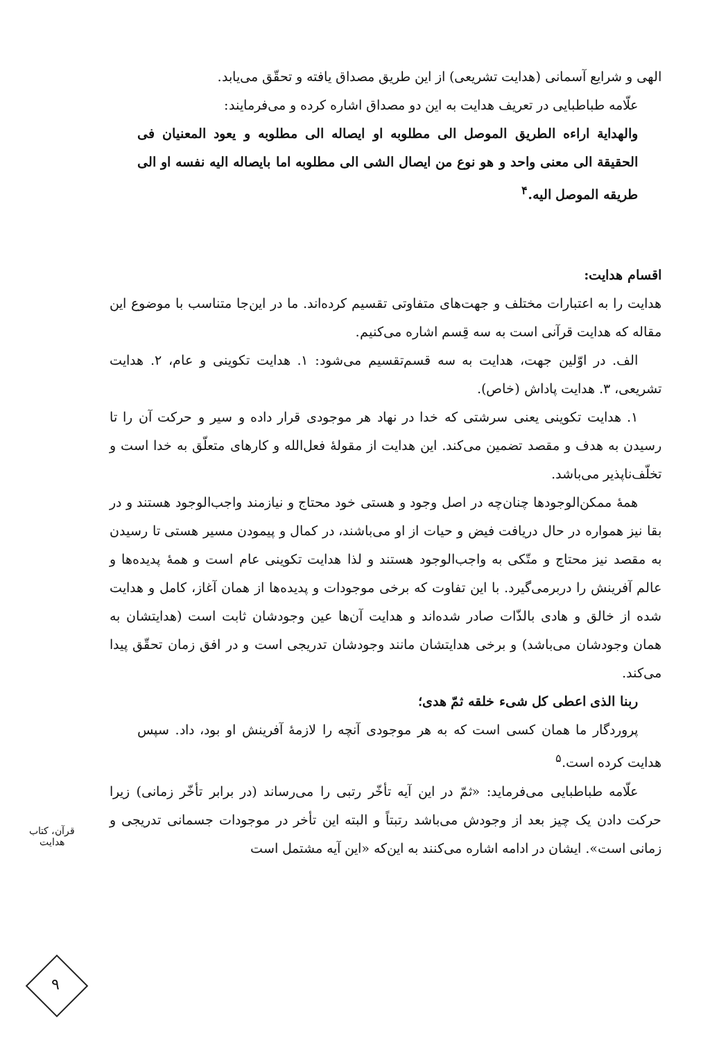الهی و شرایع آسمانی (هدایت تشریعی) از این طریق مصداق یافته و تحقّق می‌یابد.
علّامه طباطبایی در تعریف هدایت به این دو مصداق اشاره کرده و می‌فرمایند:
والهدایة اراءه الطریق الموصل الی مطلوبه او ایصاله الی مطلوبه و یعود المعنیان فی الحقیقة الی معنی واحد و هو نوع من ایصال الشی الی مطلوبه اما بایصاله الیه نفسه او الی طریقه الموصل الیه.<sup>۴</sup>
اقسام هدایت:
هدایت را به اعتبارات مختلف و جهت‌های متفاوتی تقسیم کرده‌اند. ما در این‌جا متناسب با موضوع این مقاله که هدایت قرآنی است به سه قِسم اشاره می‌کنیم.
الف. در اوّلین جهت، هدایت به سه قسم‌تقسیم می‌شود: ۱. هدایت تکوینی و عام، ۲. هدایت تشریعی، ۳. هدایت پاداش (خاص).
۱. هدایت تکوینی یعنی سرشتی که خدا در نهاد هر موجودی قرار داده و سیر و حرکت آن را تا رسیدن به هدف و مقصد تضمین می‌کند. این هدایت از مقولهٔ فعل‌الله و کارهای متعلّق به خدا است و تخلّف‌ناپذیر می‌باشد.
همهٔ ممکن‌الوجودها چنان‌چه در اصل وجود و هستی خود محتاج و نیازمند واجب‌الوجود هستند و در بقا نیز همواره در حال دریافت فیض و حیات از او می‌باشند، در کمال و پیمودن مسیر هستی تا رسیدن به مقصد نیز محتاج و متّکی به واجب‌الوجود هستند و لذا هدایت تکوینی عام است و همهٔ پدیده‌ها و عالم آفرینش را دربرمی‌گیرد. با این تفاوت که برخی موجودات و پدیده‌ها از همان آغاز، کامل و هدایت شده از خالق و هادی بالذّات صادر شده‌اند و هدایت آن‌ها عین وجودشان ثابت است (هدایتشان به همان وجودشان می‌باشد) و برخی هدایتشان مانند وجودشان تدریجی است و در افق زمان تحقّق پیدا می‌کند.
ربنا الذی اعطی کل شیء خلقه ثمّ هدی؛
پروردگار ما همان کسی است که به هر موجودی آنچه را لازمهٔ آفرینش او بود، داد. سپس هدایت کرده است.<sup>۵</sup>
علّامه طباطبایی می‌فرماید: «ثمّ در این آیه تأخّر رتبی را می‌رساند (در برابر تأخّر زمانی) زیرا حرکت دادن یک چیز بعد از وجودش می‌باشد رتبتاً و البته این تأخر در موجودات جسمانی تدریجی و زمانی است». ایشان در ادامه اشاره می‌کنند به این‌که «این آیه مشتمل است
قرآن، کتاب هدایت
۹